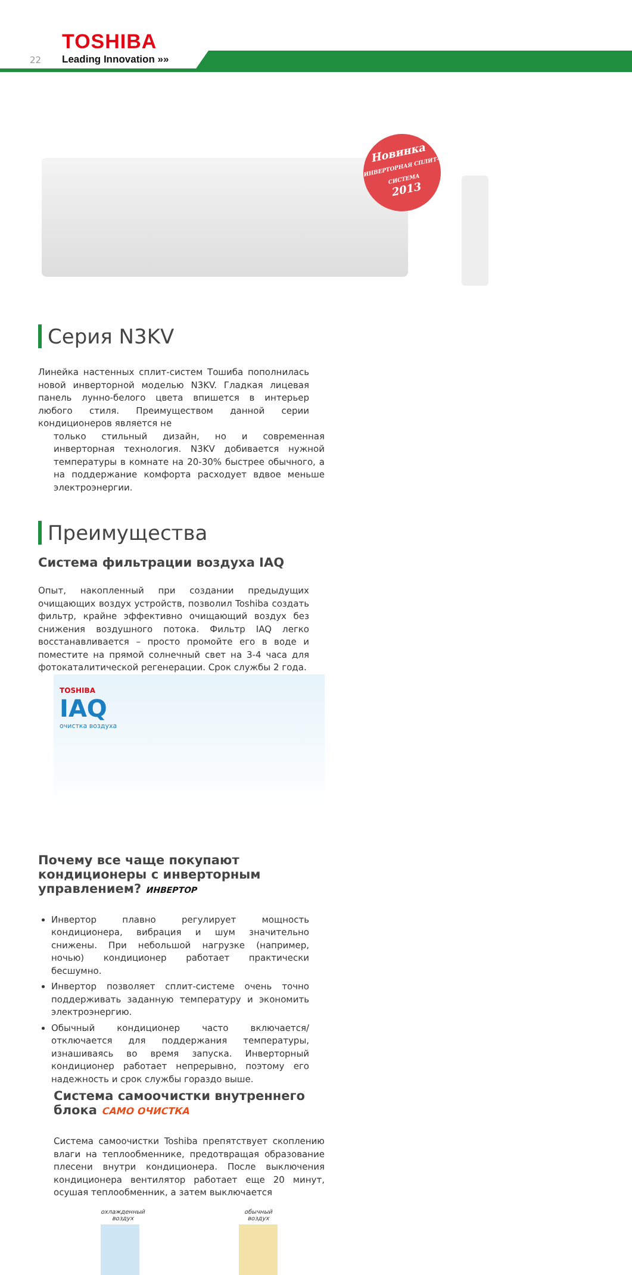TOSHIBA
22 Leading Innovation »»
Новинка
ИНВЕРТОРНАЯ СПЛИТ-СИСТЕМА
2013
Серия N3KV
Линейка настенных сплит-систем Тошиба пополнилась новой инверторной моделью N3KV. Гладкая лицевая панель лунно-белого цвета впишется в интерьер любого стиля. Преимуществом данной серии кондиционеров является не
только стильный дизайн, но и современная инверторная технология. N3KV добивается нужной температуры в комнате на 20-30% быстрее обычного, а на поддержание комфорта расходует вдвое меньше электроэнергии.
Преимущества
Система фильтрации воздуха IAQ
Опыт, накопленный при создании предыдущих очищающих воздух устройств, позволил Toshiba создать фильтр, крайне эффективно очищающий воздух без снижения воздушного потока. Фильтр IAQ легко восстанавливается – просто промойте его в воде и поместите на прямой солнечный свет на 3-4 часа для фотокаталитической регенерации. Срок службы 2 года.
TOSHIBA
IAQ
очистка воздуха
Почему все чаще покупают кондиционеры с инверторным управлением? ИНВЕРТОР
Инвертор плавно регулирует мощность кондиционера, вибрация и шум значительно снижены. При небольшой нагрузке (например, ночью) кондиционер работает практически бесшумно.
Инвертор позволяет сплит-системе очень точно поддерживать заданную температуру и экономить электроэнергию.
Обычный кондиционер часто включается/отключается для поддержания температуры, изнашиваясь во время запуска. Инверторный кондиционер работает непрерывно, поэтому его надежность и срок службы гораздо выше.
Система самоочистки внутреннего блока САМО ОЧИСТКА
Система самоочистки Toshiba препятствует скоплению влаги на теплообменнике, предотвращая образование плесени внутри кондиционера. После выключения кондиционера вентилятор работает еще 20 минут, осушая теплообменник, а затем выключается
охлажденный
воздух
обычный
воздух